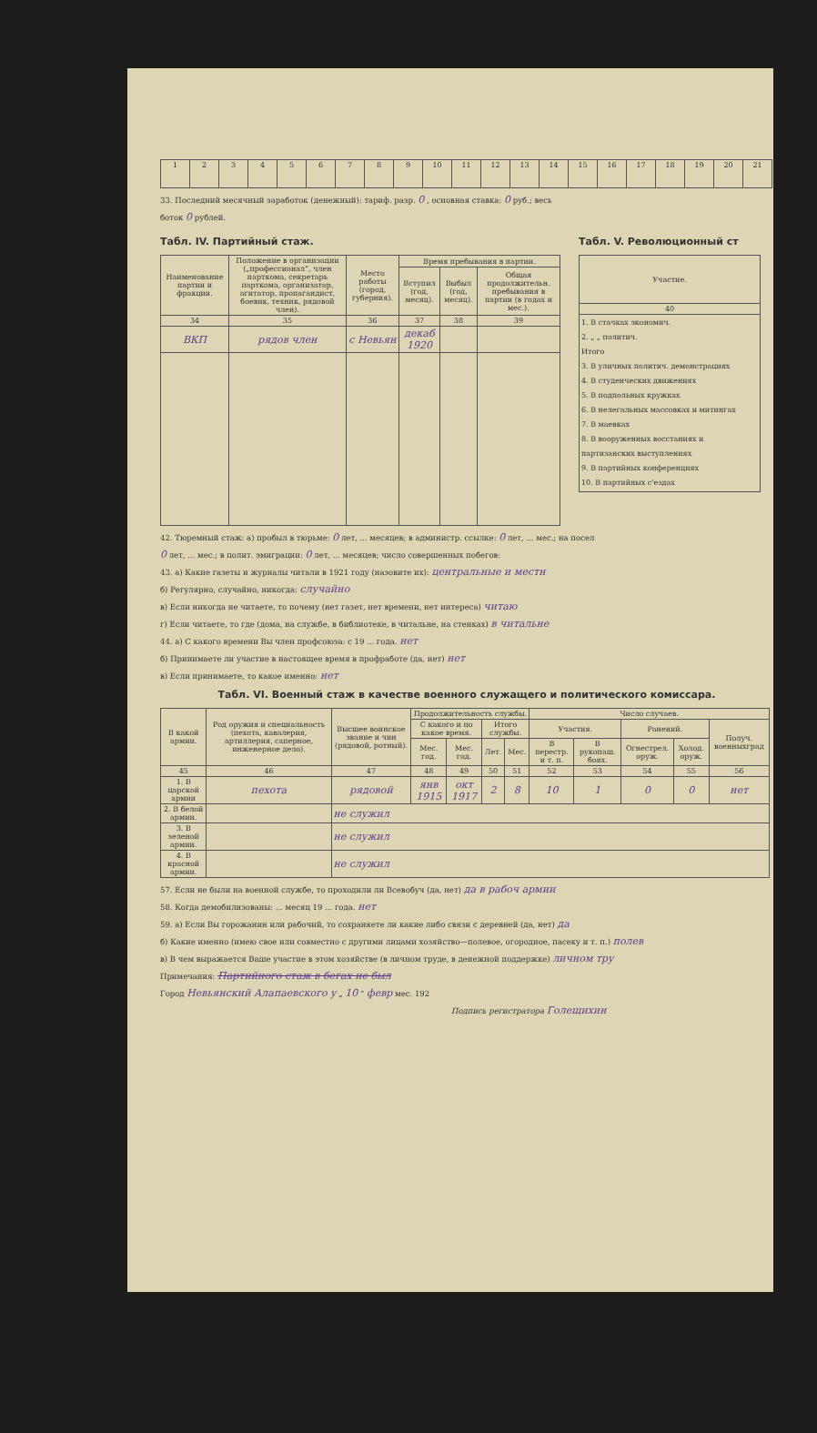| 1 | 2 | 3 | 4 | 5 | 6 | 7 | 8 | 9 | 10 | 11 | 12 | 13 | 14 | 15 | 16 | 17 | 18 | 19 | 20 | 21 |
33. Последний месячный заработок (денежный): тариф. разр. 0 , основная ставка: 0 руб.; весь
боток 0 рублей.
Табл. IV. Партийный стаж.
| Наименование партии и фракции. | Положение в организации („профессионал“, член парткома, секретарь парткома, организатор, агитатор, пропагандист, боевик, техник, рядовой член). | Место работы (город, губерния). | Время пребывания в партии. | | |
| --- | --- | --- | --- | --- | --- |
| | | | Вступил (год, месяц). | Выбыл (год, месяц). | Общая продолжительн. пребывания в партии (в годах и мес.). |
| 34 | 35 | 36 | 37 | 38 | 39 |
| ВКП | рядов член | с Невьян | декаб 1920 | | |
Табл. V. Революционный ст
| Участие. |
| --- |
| 40 |
| 1. В стачках экономич. 2. „ „ политич. Итого 3. В уличных политич. демонстрациях 4. В студенческих движениях 5. В подпольных кружках 6. В нелегальных массовках и митингах 7. В маевках 8. В вооруженных восстаниях и партизанских выступлениях 9. В партийных конференциях 10. В партийных с'ездах |
42. Тюремный стаж: а) пробыл в тюрьме: 0 лет, ... месяцев; в администр. ссылке: 0 лет, ... мес.; на посел
0 лет, ... мес.; в полит. эмиграции: 0 лет, ... месяцев; число совершенных побегов:
43. а) Какие газеты и журналы читали в 1921 году (назовите их): центральные и местн
б) Регулярно, случайно, никогда: случайно
в) Если никогда не читаете, то почему (нет газет, нет времени, нет интереса) читаю
г) Если читаете, то где (дома, на службе, в библиотеке, в читальне, на стенках) в читальне
44. а) С какого времени Вы член профсоюза: с 19 ... года. нет
б) Принимаете ли участие в настоящее время в профработе (да, нет) нет
в) Если принимаете, то какое именно: нет
Табл. VI. Военный стаж в качестве военного служащего и политического комиссара.
| В какой армии. | Род оружия и специальность (пехота, кавалерия, артиллерия, саперное, инженерное дело). | Высшее воинское звание и чин (рядовой, ротный). | Продолжительность службы. | | | | Число случаев. | | | | |
| --- | --- | --- | --- | --- | --- | --- | --- | --- | --- | --- | --- |
| | | | С какого и по какое время. | | Итого службы. | | Участия. | | Ранений. | | Получ. военныхград |
| | | | Мес. год. | Мес. год. | Лет. | Мес. | В перестр. и т. п. | В рукопаш. боях. | Огнестрел. оруж. | Холод. оруж. | |
| 45 | 46 | 47 | 48 | 49 | 50 | 51 | 52 | 53 | 54 | 55 | 56 |
| 1. В царской армии | пехота | рядовой | янв 1915 | окт 1917 | 2 | 8 | 10 | 1 | 0 | 0 | нет |
| 2. В белой армии. | | не служил | | | | | | | | | |
| 3. В зеленой армии. | | не служил | | | | | | | | | |
| 4. В красной армии. | | не служил | | | | | | | | | |
57. Если не были на военной службе, то проходили ли Всевобуч (да, нет) да в рабоч армии
58. Когда демобилизованы: ... месяц 19 ... года. нет
59. а) Если Вы горожанин или рабочий, то сохраняете ли какие либо связи с деревней (да, нет) да
б) Какие именно (имею свое или совместно с другими лицами хозяйство—полевое, огородное, пасеку и т. п.) полев
в) В чем выражается Ваше участие в этом хозяйстве (в личном труде, в денежной поддержке) личном тру
Примечания: Партийного стаж в бегах не был
Город Невьянский Алапаевского у „ 10 “ февр мес. 192
Подпись регистратора Голещихин